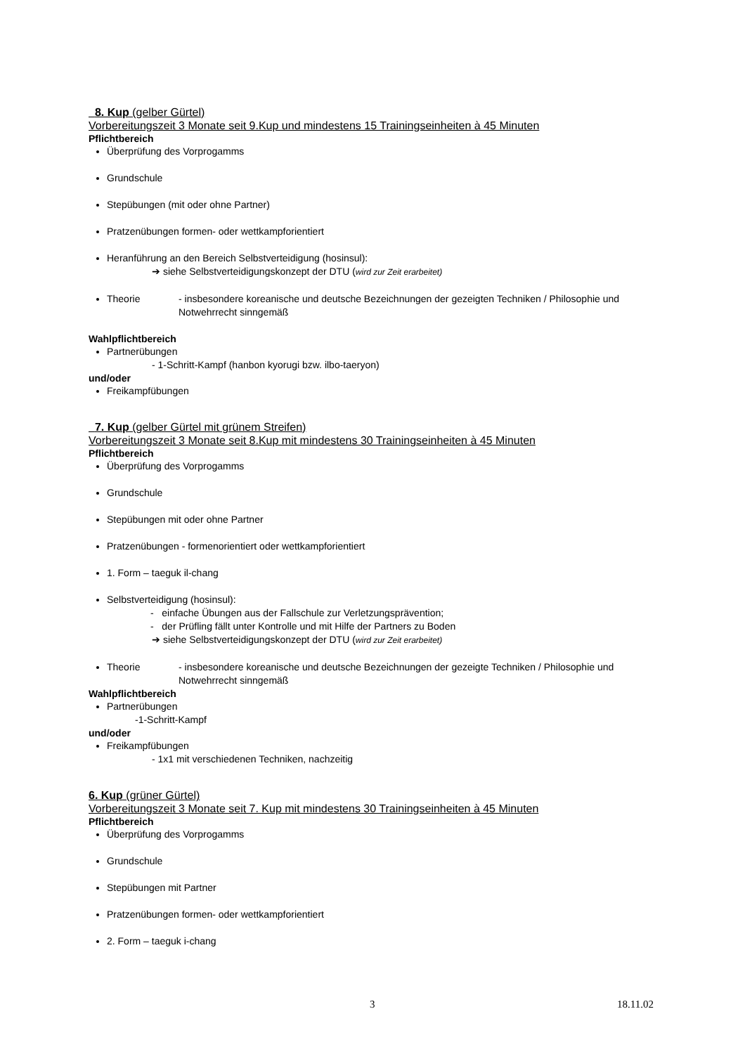8. Kup (gelber Gürtel)
Vorbereitungszeit 3 Monate seit 9.Kup und mindestens 15 Trainingseinheiten à 45 Minuten
Pflichtbereich
Überprüfung des Vorprogamms
Grundschule
Stepübungen (mit oder ohne Partner)
Pratzenübungen formen- oder wettkampforientiert
Heranführung an den Bereich Selbstverteidigung (hosinsul):
➔ siehe Selbstverteidigungskonzept der DTU (wird zur Zeit erarbeitet)
Theorie - insbesondere koreanische und deutsche Bezeichnungen der gezeigten Techniken / Philosophie und Notwehrrecht sinngemäß
Wahlpflichtbereich
Partnerübungen
- 1-Schritt-Kampf (hanbon kyorugi bzw. ilbo-taeryon)
und/oder
Freikampfübungen
7. Kup (gelber Gürtel mit grünem Streifen)
Vorbereitungszeit 3 Monate seit 8.Kup mit mindestens 30 Trainingseinheiten à 45 Minuten
Pflichtbereich
Überprüfung des Vorprogamms
Grundschule
Stepübungen mit oder ohne Partner
Pratzenübungen - formenorientiert oder wettkampforientiert
1. Form – taeguk il-chang
Selbstverteidigung (hosinsul):
- einfache Übungen aus der Fallschule zur Verletzungsprävention;
- der Prüfling fällt unter Kontrolle und mit Hilfe der Partners zu Boden
➔ siehe Selbstverteidigungskonzept der DTU (wird zur Zeit erarbeitet)
Theorie - insbesondere koreanische und deutsche Bezeichnungen der gezeigte Techniken / Philosophie und Notwehrrecht sinngemäß
Wahlpflichtbereich
Partnerübungen
-1-Schritt-Kampf
und/oder
Freikampfübungen
- 1x1 mit verschiedenen Techniken, nachzeitig
6. Kup (grüner Gürtel)
Vorbereitungszeit 3 Monate seit 7. Kup mit mindestens 30 Trainingseinheiten à 45 Minuten
Pflichtbereich
Überprüfung des Vorprogamms
Grundschule
Stepübungen mit Partner
Pratzenübungen formen- oder wettkampforientiert
2. Form – taeguk i-chang
3 18.11.02